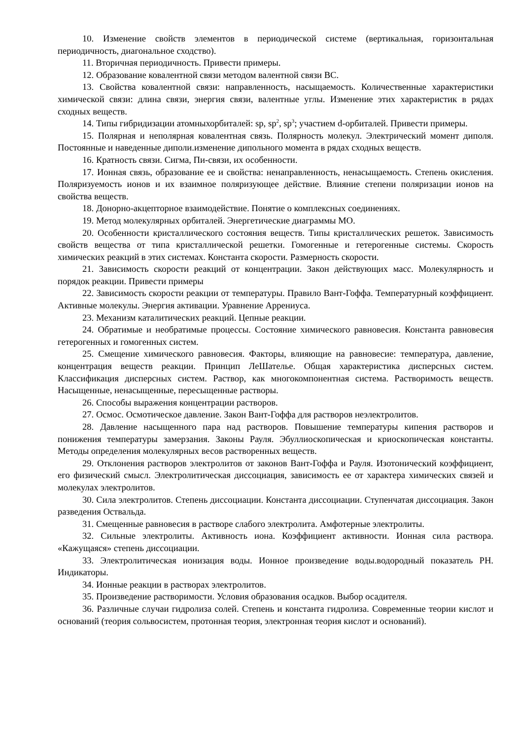10. Изменение свойств элементов в периодической системе (вертикальная, горизонтальная периодичность, диагональное сходство).
11. Вторичная периодичность. Привести примеры.
12. Образование ковалентной связи методом валентной связи ВС.
13. Свойства ковалентной связи: направленность, насыщаемость. Количественные характеристики химической связи: длина связи, энергия связи, валентные углы. Изменение этих характеристик в рядах сходных веществ.
14. Типы гибридизации атомныхорбиталей: sp, sp<sup>2</sup>, sp<sup>3</sup>; участием d-орбиталей. Привести примеры.
15. Полярная и неполярная ковалентная связь. Полярность молекул. Электрический момент диполя. Постоянные и наведенные диполи.изменение дипольного момента в рядах сходных веществ.
16. Кратность связи. Сигма, Пи-связи, их особенности.
17. Ионная связь, образование ее и свойства: ненаправленность, ненасыщаемость. Степень окисления. Поляризуемость ионов и их взаимное поляризующее действие. Влияние степени поляризации ионов на свойства веществ.
18. Донорно-акцепторное взаимодействие. Понятие о комплексных соединениях.
19. Метод молекулярных орбиталей. Энергетические диаграммы МО.
20. Особенности кристаллического состояния веществ. Типы кристаллических решеток. Зависимость свойств вещества от типа кристаллической решетки. Гомогенные и гетерогенные системы. Скорость химических реакций в этих системах. Константа скорости. Размерность скорости.
21. Зависимость скорости реакций от концентрации. Закон действующих масс. Молекулярность и порядок реакции. Привести примеры
22. Зависимость скорости реакции от температуры. Правило Вант-Гоффа. Температурный коэффициент. Активные молекулы. Энергия активации. Уравнение Аррениуса.
23. Механизм каталитических реакций. Цепные реакции.
24. Обратимые и необратимые процессы. Состояние химического равновесия. Константа равновесия гетерогенных и гомогенных систем.
25. Смещение химического равновесия. Факторы, влияющие на равновесие: температура, давление, концентрация веществ реакции. Принцип ЛеШателье. Общая характеристика дисперсных систем. Классификация дисперсных систем. Раствор, как многокомпонентная система. Растворимость веществ. Насыщенные, ненасыщенные, пересыщенные растворы.
26. Способы выражения концентрации растворов.
27. Осмос. Осмотическое давление. Закон Вант-Гоффа для растворов неэлектролитов.
28. Давление насыщенного пара над растворов. Повышение температуры кипения растворов и понижения температуры замерзания. Законы Рауля. Эбуллиоскопическая и криоскопическая константы. Методы определения молекулярных весов растворенных веществ.
29. Отклонения растворов электролитов от законов Вант-Гоффа и Рауля. Изотонический коэффициент, его физический смысл. Электролитическая диссоциация, зависимость ее от характера химических связей и молекулах электролитов.
30. Сила электролитов. Степень диссоциации. Константа диссоциации. Ступенчатая диссоциация. Закон разведения Оствальда.
31. Смещенные равновесия в растворе слабого электролита. Амфотерные электролиты.
32. Сильные электролиты. Активность иона. Коэффициент активности. Ионная сила раствора. «Кажущаяся» степень диссоциации.
33. Электролитическая ионизация воды. Ионное произведение воды.водородный показатель РН. Индикаторы.
34. Ионные реакции в растворах электролитов.
35. Произведение растворимости. Условия образования осадков. Выбор осадителя.
36. Различные случаи гидролиза солей. Степень и константа гидролиза. Современные теории кислот и оснований (теория сольвосистем, протонная теория, электронная теория кислот и оснований).